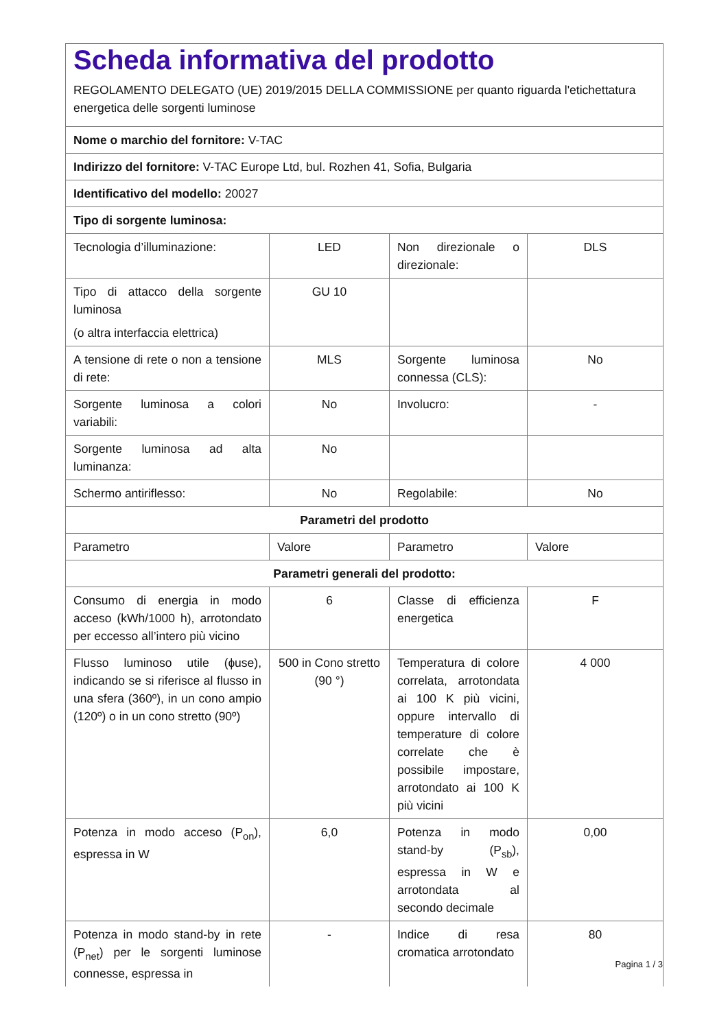| Scheda informativa del prodotto REGOLAMENTO DELEGATO (UE) 2019/2015 DELLA COMMISSIONE per quanto riguarda l'etichettatura energetica delle sorgenti luminose | | | |
| Nome o marchio del fornitore: V-TAC | | | |
| Indirizzo del fornitore: V-TAC Europe Ltd, bul. Rozhen 41, Sofia, Bulgaria | | | |
| Identificativo del modello: 20027 | | | |
| Tipo di sorgente luminosa: | | | |
| Tecnologia d’illuminazione: | LED | Non direzionale o direzionale: | DLS |
| Tipo di attacco della sorgente luminosa (o altra interfaccia elettrica) | GU 10 | | |
| A tensione di rete o non a tensione di rete: | MLS | Sorgente luminosa connessa (CLS): | No |
| Sorgente luminosa a colori variabili: | No | Involucro: | - |
| Sorgente luminosa ad alta luminanza: | No | | |
| Schermo antiriflesso: | No | Regolabile: | No |
| Parametri del prodotto | | | |
| Parametro | Valore | Parametro | Valore |
| Parametri generali del prodotto: | | | |
| Consumo di energia in modo acceso (kWh/1000 h), arrotondato per eccesso all’intero più vicino | 6 | Classe di efficienza energetica | F |
| Flusso luminoso utile (ɸuse), indicando se si riferisce al flusso in una sfera (360º), in un cono ampio (120º) o in un cono stretto (90º) | 500 in Cono stretto (90 °) | Temperatura di colore correlata, arrotondata ai 100 K più vicini, oppure intervallo di temperature di colore correlate che è possibile impostare, arrotondato ai 100 K più vicini | 4 000 |
| Potenza in modo acceso (P<sub>on</sub>), espressa in W | 6,0 | Potenza in modo stand-by (P<sub>sb</sub>), espressa in W e arrotondata al secondo decimale | 0,00 |
| Potenza in modo stand-by in rete (P<sub>net</sub>) per le sorgenti luminose connesse, espressa in | - | Indice di resa cromatica arrotondato | 80 |
Pagina 1 / 3